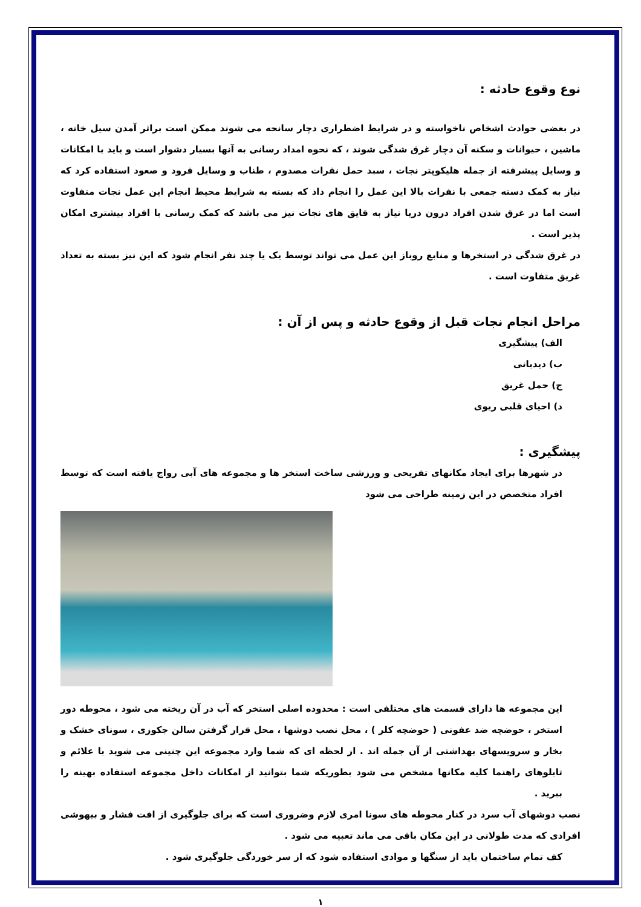نوع وقوع حادثه :
در بعضی حوادث اشخاص ناخواسته و در شرایط اضطراری دچار سانحه می شوند ممکن است براثر آمدن سیل خانه ، ماشین ، حیوانات و سکنه آن دچار غرق شدگی شوند ، که نحوه امداد رسانی به آنها بسیار دشوار است و باید با امکانات و وسایل پیشرفته از جمله هلیکوپتر نجات ، سبد حمل نفرات مصدوم ، طناب و وسایل فرود و صعود استفاده کرد که نیاز به کمک دسته جمعی با نفرات بالا این عمل را انجام داد که بسته به شرایط محیط انجام این عمل نجات متفاوت است اما در غرق شدن افراد درون دریا نیاز به قایق های نجات نیز می باشد که کمک رسانی با افراد بیشتری امکان پذیر است .
در غرق شدگی در استخرها و منابع روباز این عمل می تواند توسط یک یا چند نفر انجام شود که این نیز بسته به تعداد غریق متفاوت است .
مراحل انجام نجات قبل از وقوع حادثه و پس از آن :
الف) پیشگیری
ب) دیدبانی
ج) حمل غریق
د) احیای قلبی ریوی
پیشگیری :
در شهرها برای ایجاد مکانهای تفریحی و ورزشی ساخت استخر ها و مجموعه های آبی رواج یافته است که توسط افراد متخصص در این زمینه طراحی می شود
این مجموعه ها دارای قسمت های مختلفی است : محدوده اصلی استخر که آب در آن ریخته می شود ، محوطه دور استخر ، حوضچه ضد عفونی ( حوضچه کلر ) ، محل نصب دوشها ، محل قرار گرفتن سالن جکوزی ، سونای خشک و بخار و سرویسهای بهداشتی از آن جمله اند . از لحظه ای که شما وارد مجموعه این چنینی می شوید با علائم و تابلوهای راهنما کلیه مکانها مشخص می شود بطوریکه شما بتوانید از امکانات داخل مجموعه استفاده بهینه را ببرید .
نصب دوشهای آب سرد در کنار محوطه های سونا امری لازم وضروری است که برای جلوگیری از افت فشار و بیهوشی افرادی که مدت طولانی در این مکان باقی می ماند تعبیه می شود .
کف تمام ساختمان باید از سنگها و موادی استفاده شود که از سر خوردگی جلوگیری شود .
۱